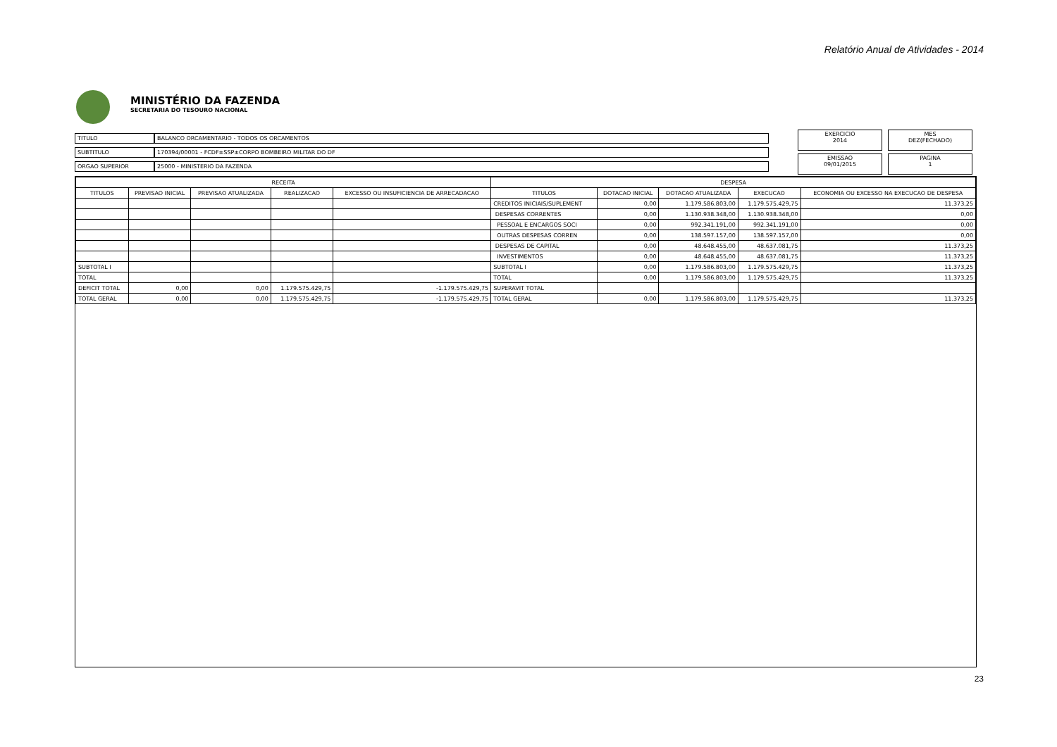Relatório Anual de Atividades - 2014
MINISTÉRIO DA FAZENDA
SECRETARIA DO TESOURO NACIONAL
| TITULO | BALANCO ORCAMENTARIO - TODOS OS ORCAMENTOS |
| SUBTITULO | 170394/00001 - FCDF±SSP±CORPO BOMBEIRO MILITAR DO DF |
| ORGAO SUPERIOR | 25000 - MINISTERIO DA FAZENDA |
EXERCICIO
2014
MES
DEZ(FECHADO)
EMISSAO
09/01/2015
PAGINA
1
| RECEITA | | | | | DESPESA | | | | |
| --- | --- | --- | --- | --- | --- | --- | --- | --- | --- |
| TITULOS | PREVISAO INICIAL | PREVISAO ATUALIZADA | REALIZACAO | EXCESSO OU INSUFICIENCIA DE ARRECADACAO | TITULOS | DOTACAO INICIAL | DOTACAO ATUALIZADA | EXECUCAO | ECONOMIA OU EXCESSO NA EXECUCAO DE DESPESA |
| | | | | | CREDITOS INICIAIS/SUPLEMENT | 0,00 | 1.179.586.803,00 | 1.179.575.429,75 | 11.373,25 |
| | | | | | DESPESAS CORRENTES | 0,00 | 1.130.938.348,00 | 1.130.938.348,00 | 0,00 |
| | | | | | PESSOAL E ENCARGOS SOCI | 0,00 | 992.341.191,00 | 992.341.191,00 | 0,00 |
| | | | | | OUTRAS DESPESAS CORREN | 0,00 | 138.597.157,00 | 138.597.157,00 | 0,00 |
| | | | | | DESPESAS DE CAPITAL | 0,00 | 48.648.455,00 | 48.637.081,75 | 11.373,25 |
| | | | | | INVESTIMENTOS | 0,00 | 48.648.455,00 | 48.637.081,75 | 11.373,25 |
| SUBTOTAL I | | | | | SUBTOTAL I | 0,00 | 1.179.586.803,00 | 1.179.575.429,75 | 11.373,25 |
| TOTAL | | | | | TOTAL | 0,00 | 1.179.586.803,00 | 1.179.575.429,75 | 11.373,25 |
| DEFICIT TOTAL | 0,00 | 0,00 | 1.179.575.429,75 | -1.179.575.429,75 | SUPERAVIT TOTAL | | | | |
| TOTAL GERAL | 0,00 | 0,00 | 1.179.575.429,75 | -1.179.575.429,75 | TOTAL GERAL | 0,00 | 1.179.586.803,00 | 1.179.575.429,75 | 11.373,25 |
23